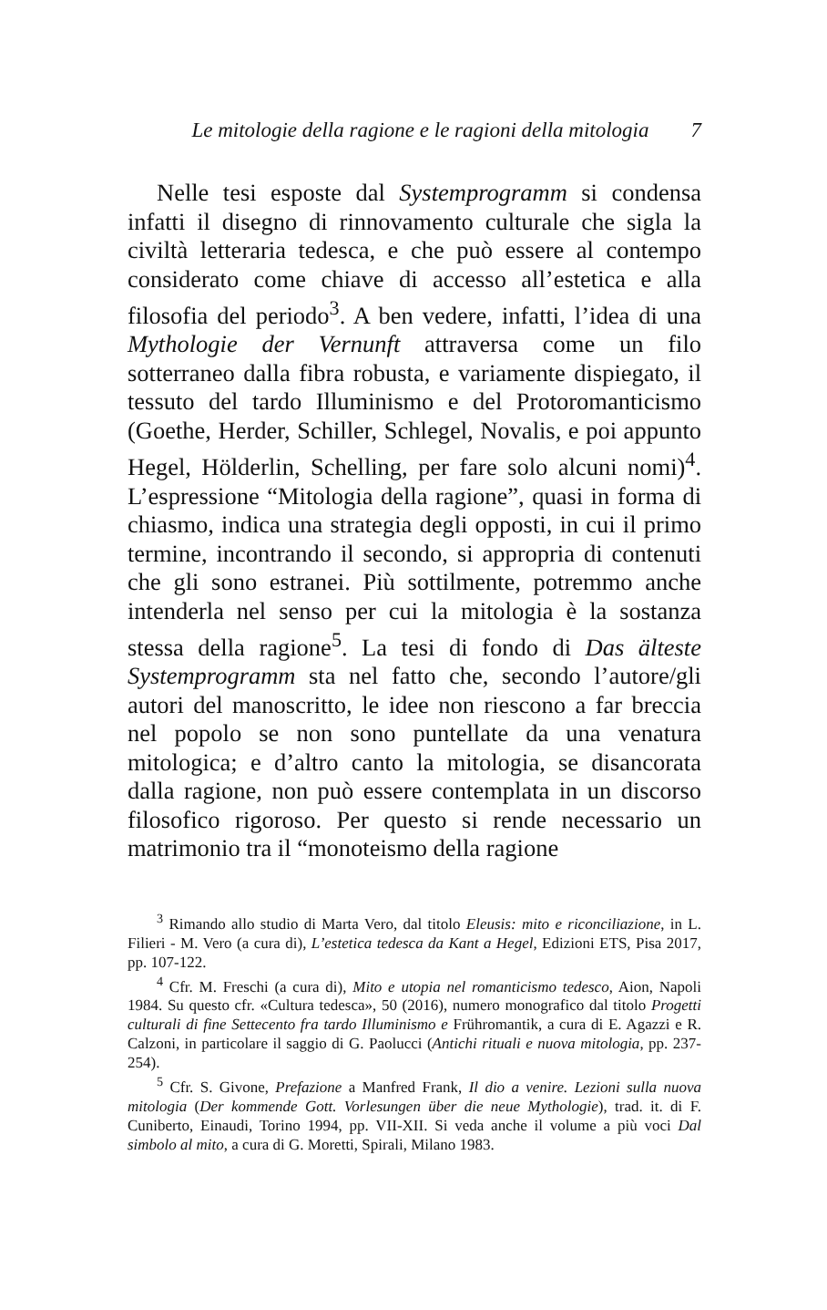Le mitologie della ragione e le ragioni della mitologia 7
Nelle tesi esposte dal Systemprogramm si condensa infatti il disegno di rinnovamento culturale che sigla la civiltà letteraria tedesca, e che può essere al contempo considerato come chiave di accesso all’estetica e alla filosofia del periodo<sup>3</sup>. A ben vedere, infatti, l’idea di una Mythologie der Vernunft attraversa come un filo sotterraneo dalla fibra robusta, e variamente dispiegato, il tessuto del tardo Illuminismo e del Protoromanticismo (Goethe, Herder, Schiller, Schlegel, Novalis, e poi appunto Hegel, Hölderlin, Schelling, per fare solo alcuni nomi)<sup>4</sup>. L’espressione “Mitologia della ragione”, quasi in forma di chiasmo, indica una strategia degli opposti, in cui il primo termine, incontrando il secondo, si appropria di contenuti che gli sono estranei. Più sottilmente, potremmo anche intenderla nel senso per cui la mitologia è la sostanza stessa della ragione<sup>5</sup>. La tesi di fondo di Das älteste Systemprogramm sta nel fatto che, secondo l’autore/gli autori del manoscritto, le idee non riescono a far breccia nel popolo se non sono puntellate da una venatura mitologica; e d’altro canto la mitologia, se disancorata dalla ragione, non può essere contemplata in un discorso filosofico rigoroso. Per questo si rende necessario un matrimonio tra il “monoteismo della ragione
<sup>3</sup> Rimando allo studio di Marta Vero, dal titolo Eleusis: mito e riconciliazione, in L. Filieri - M. Vero (a cura di), L’estetica tedesca da Kant a Hegel, Edizioni ETS, Pisa 2017, pp. 107-122.
<sup>4</sup> Cfr. M. Freschi (a cura di), Mito e utopia nel romanticismo tedesco, Aion, Napoli 1984. Su questo cfr. «Cultura tedesca», 50 (2016), numero monografico dal titolo Progetti culturali di fine Settecento fra tardo Illuminismo e Frühromantik, a cura di E. Agazzi e R. Calzoni, in particolare il saggio di G. Paolucci (Antichi rituali e nuova mitologia, pp. 237-254).
<sup>5</sup> Cfr. S. Givone, Prefazione a Manfred Frank, Il dio a venire. Lezioni sulla nuova mitologia (Der kommende Gott. Vorlesungen über die neue Mythologie), trad. it. di F. Cuniberto, Einaudi, Torino 1994, pp. VII-XII. Si veda anche il volume a più voci Dal simbolo al mito, a cura di G. Moretti, Spirali, Milano 1983.